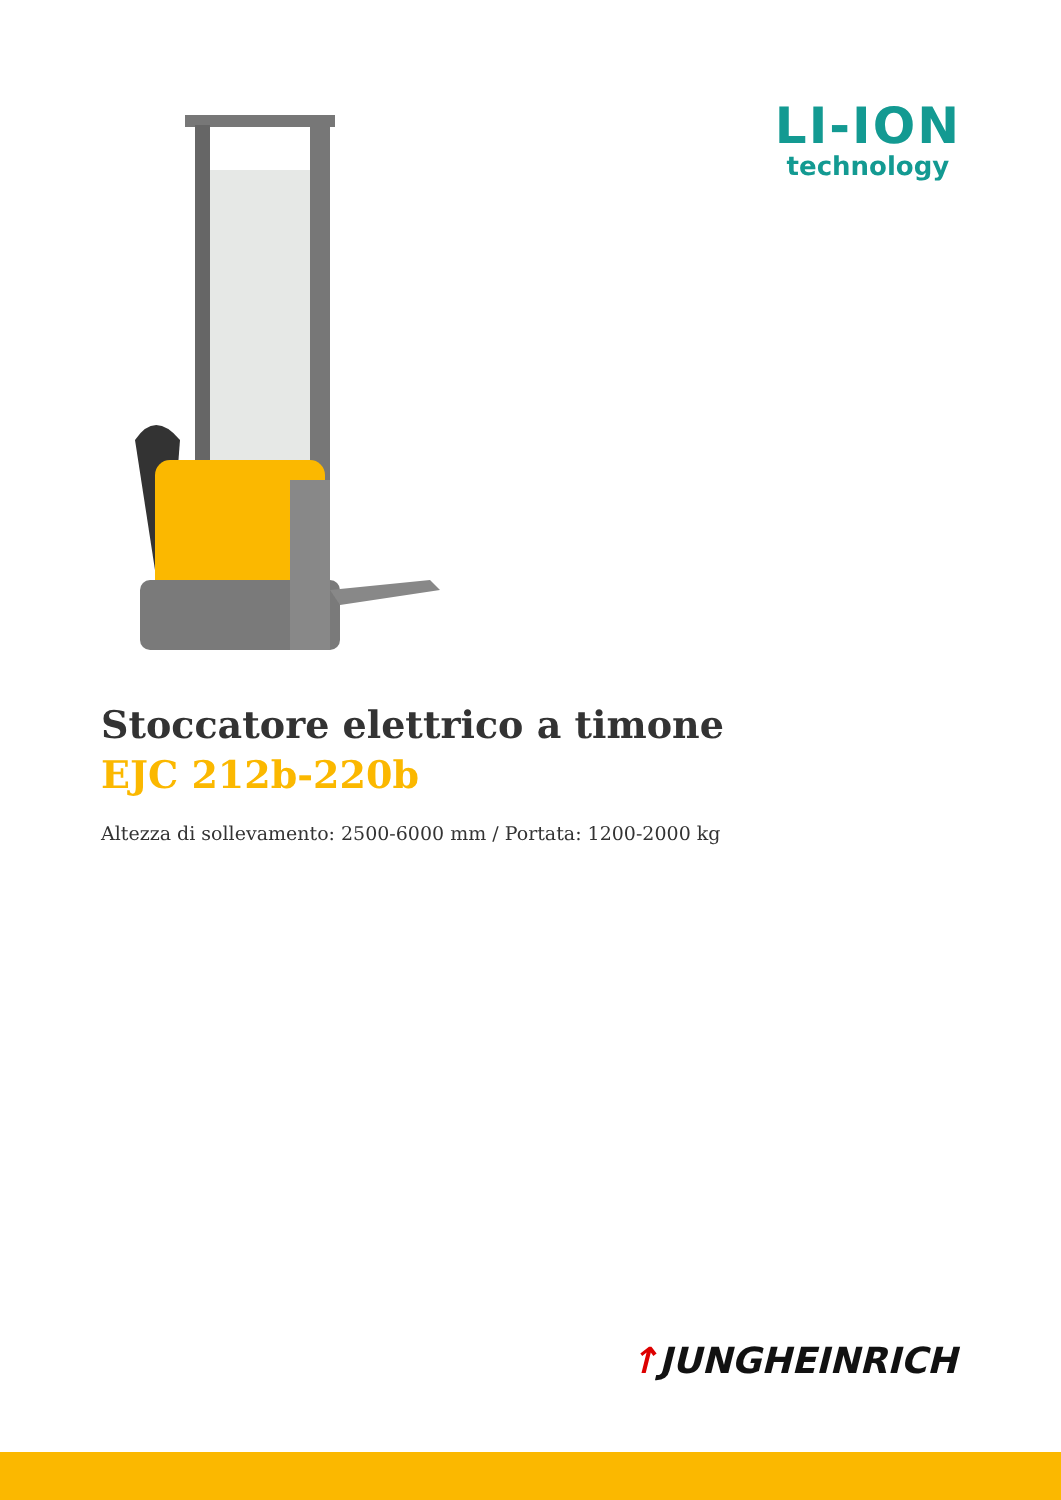LI-ION
technology
Stoccatore elettrico a timone
EJC 212b-220b
Altezza di sollevamento: 2500-6000 mm / Portata: 1200-2000 kg
↑JUNGHEINRICH